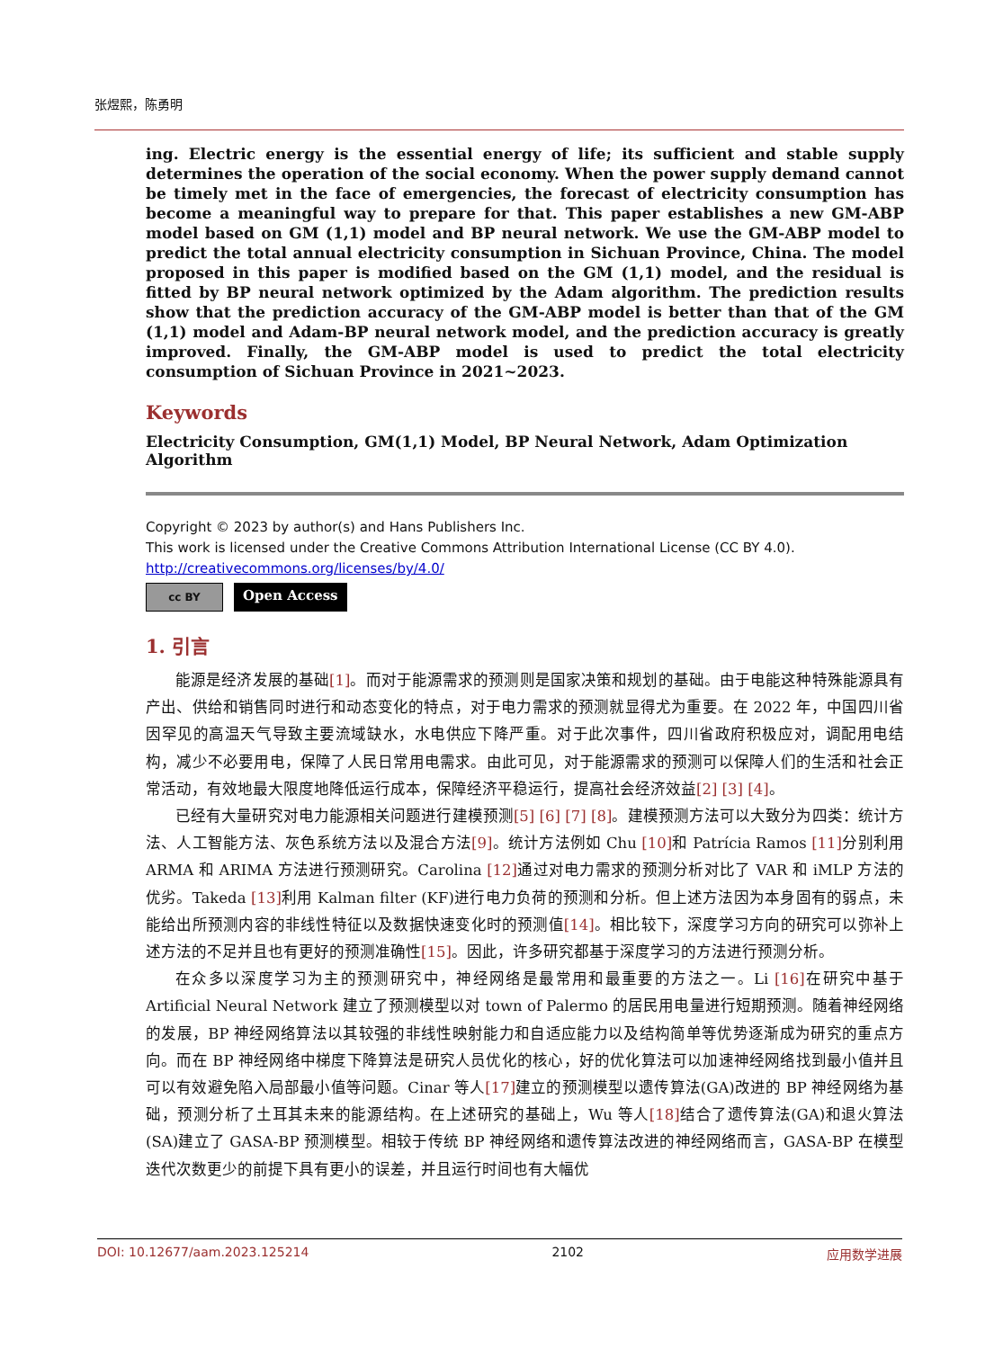张煜熙，陈勇明
ing. Electric energy is the essential energy of life; its sufficient and stable supply determines the operation of the social economy. When the power supply demand cannot be timely met in the face of emergencies, the forecast of electricity consumption has become a meaningful way to prepare for that. This paper establishes a new GM-ABP model based on GM (1,1) model and BP neural network. We use the GM-ABP model to predict the total annual electricity consumption in Sichuan Province, China. The model proposed in this paper is modified based on the GM (1,1) model, and the residual is fitted by BP neural network optimized by the Adam algorithm. The prediction results show that the prediction accuracy of the GM-ABP model is better than that of the GM (1,1) model and Adam-BP neural network model, and the prediction accuracy is greatly improved. Finally, the GM-ABP model is used to predict the total electricity consumption of Sichuan Province in 2021~2023.
Keywords
Electricity Consumption, GM(1,1) Model, BP Neural Network, Adam Optimization Algorithm
Copyright © 2023 by author(s) and Hans Publishers Inc.
This work is licensed under the Creative Commons Attribution International License (CC BY 4.0).
http://creativecommons.org/licenses/by/4.0/
cc BY
Open Access
1. 引言
能源是经济发展的基础[1]。而对于能源需求的预测则是国家决策和规划的基础。由于电能这种特殊能源具有产出、供给和销售同时进行和动态变化的特点，对于电力需求的预测就显得尤为重要。在 2022 年，中国四川省因罕见的高温天气导致主要流域缺水，水电供应下降严重。对于此次事件，四川省政府积极应对，调配用电结构，减少不必要用电，保障了人民日常用电需求。由此可见，对于能源需求的预测可以保障人们的生活和社会正常活动，有效地最大限度地降低运行成本，保障经济平稳运行，提高社会经济效益[2] [3] [4]。
已经有大量研究对电力能源相关问题进行建模预测[5] [6] [7] [8]。建模预测方法可以大致分为四类：统计方法、人工智能方法、灰色系统方法以及混合方法[9]。统计方法例如 Chu [10] 和 Patrícia Ramos [11] 分别利用 ARMA 和 ARIMA 方法进行预测研究。Carolina [12] 通过对电力需求的预测分析对比了 VAR 和 iMLP 方法的优劣。Takeda [13] 利用 Kalman filter (KF)进行电力负荷的预测和分析。但上述方法因为本身固有的弱点，未能给出所预测内容的非线性特征以及数据快速变化时的预测值[14]。相比较下，深度学习方向的研究可以弥补上述方法的不足并且也有更好的预测准确性[15]。因此，许多研究都基于深度学习的方法进行预测分析。
在众多以深度学习为主的预测研究中，神经网络是最常用和最重要的方法之一。Li [16] 在研究中基于 Artificial Neural Network 建立了预测模型以对 town of Palermo 的居民用电量进行短期预测。随着神经网络的发展，BP 神经网络算法以其较强的非线性映射能力和自适应能力以及结构简单等优势逐渐成为研究的重点方向。而在 BP 神经网络中梯度下降算法是研究人员优化的核心，好的优化算法可以加速神经网络找到最小值并且可以有效避免陷入局部最小值等问题。Cinar 等人[17] 建立的预测模型以遗传算法(GA)改进的 BP 神经网络为基础，预测分析了土耳其未来的能源结构。在上述研究的基础上，Wu 等人[18] 结合了遗传算法(GA)和退火算法(SA)建立了 GASA-BP 预测模型。相较于传统 BP 神经网络和遗传算法改进的神经网络而言，GASA-BP 在模型迭代次数更少的前提下具有更小的误差，并且运行时间也有大幅优
DOI: 10.12677/aam.2023.125214 2102 应用数学进展